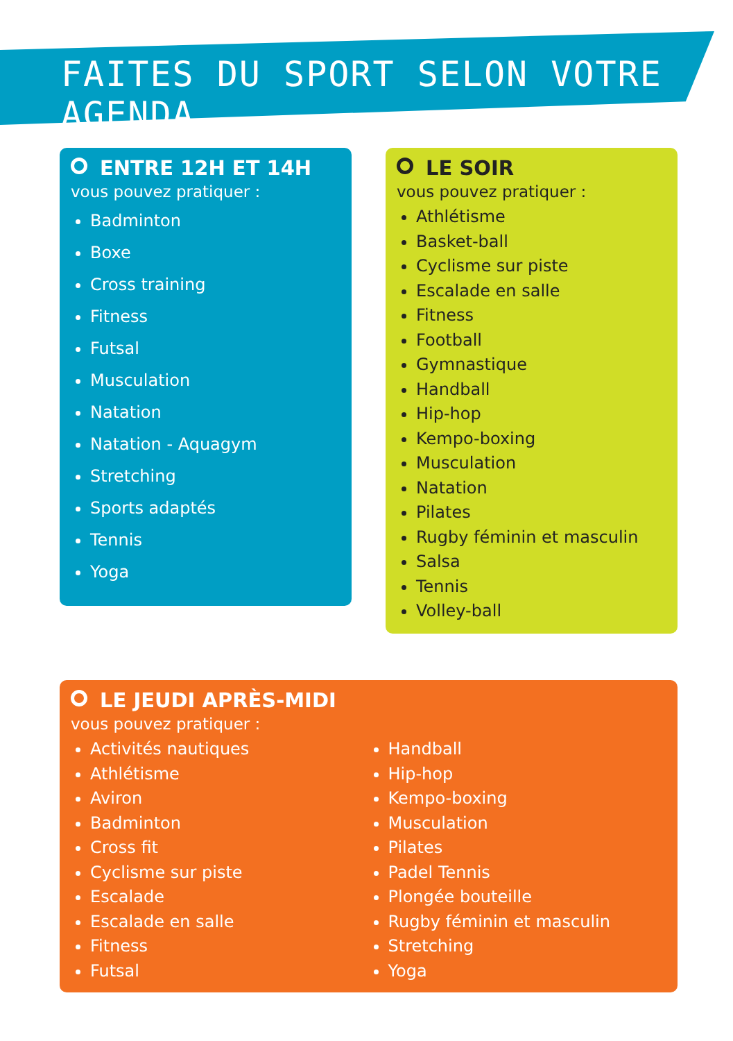FAITES DU SPORT SELON VOTRE AGENDA
ENTRE 12H ET 14H
vous pouvez pratiquer :
Badminton
Boxe
Cross training
Fitness
Futsal
Musculation
Natation
Natation - Aquagym
Stretching
Sports adaptés
Tennis
Yoga
LE SOIR
vous pouvez pratiquer :
Athlétisme
Basket-ball
Cyclisme sur piste
Escalade en salle
Fitness
Football
Gymnastique
Handball
Hip-hop
Kempo-boxing
Musculation
Natation
Pilates
Rugby féminin et masculin
Salsa
Tennis
Volley-ball
LE JEUDI APRÈS-MIDI
vous pouvez pratiquer :
Activités nautiques
Athlétisme
Aviron
Badminton
Cross fit
Cyclisme sur piste
Escalade
Escalade en salle
Fitness
Futsal
Handball
Hip-hop
Kempo-boxing
Musculation
Pilates
Padel Tennis
Plongée bouteille
Rugby féminin et masculin
Stretching
Yoga